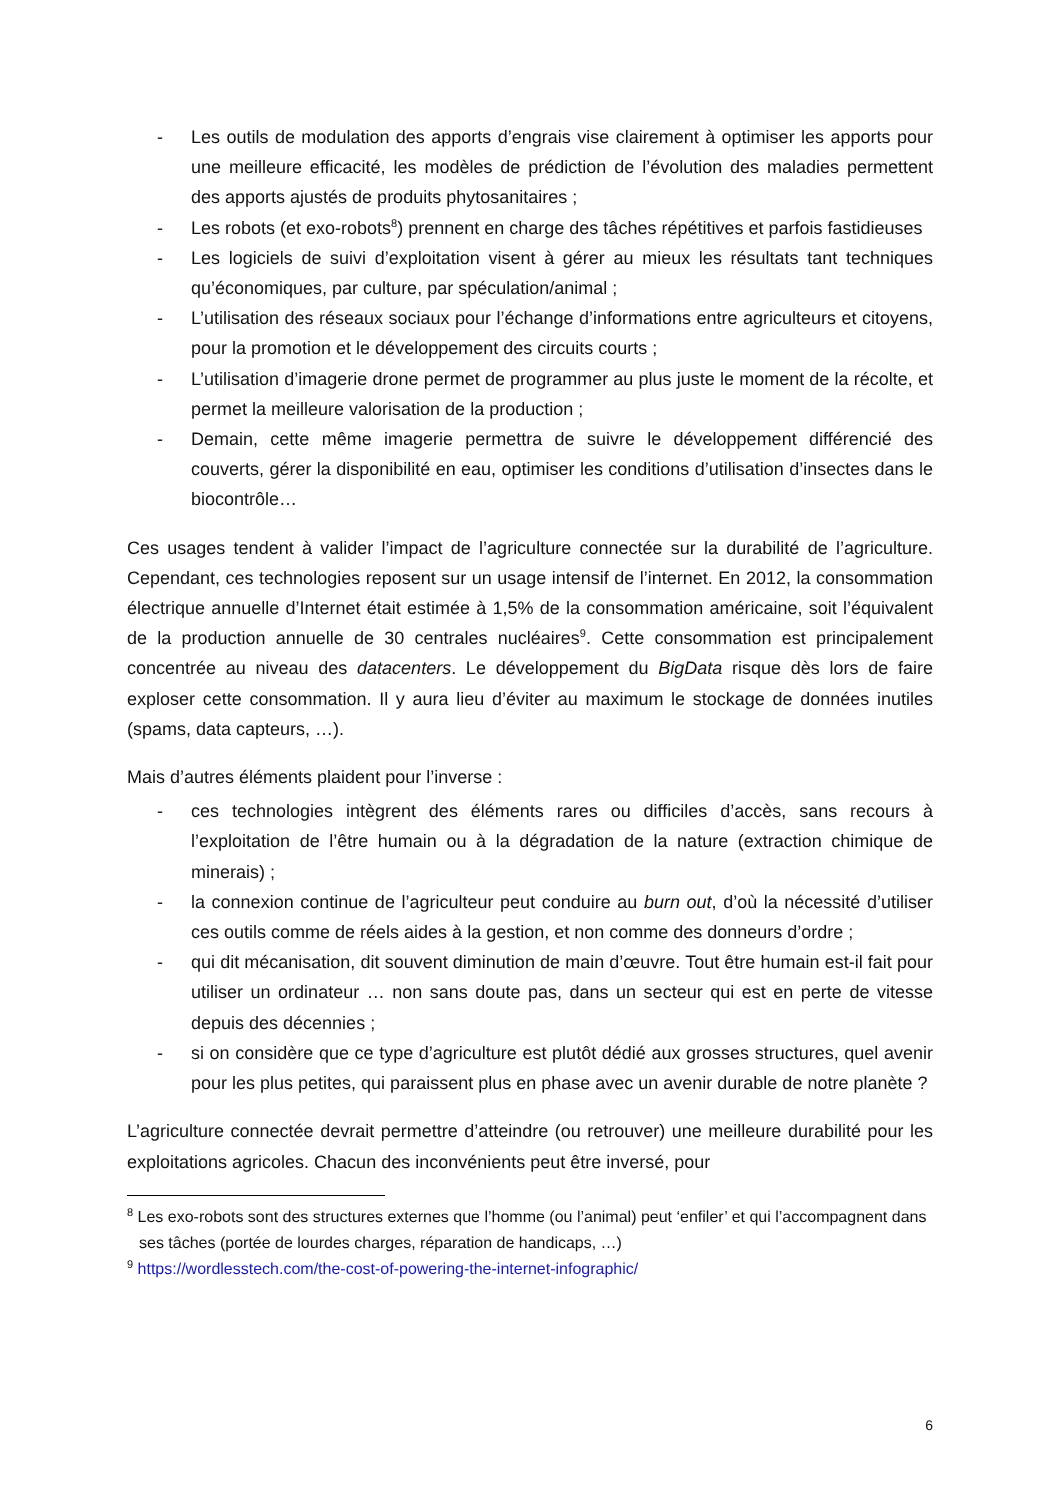- Les outils de modulation des apports d’engrais vise clairement à optimiser les apports pour une meilleure efficacité, les modèles de prédiction de l’évolution des maladies permettent des apports ajustés de produits phytosanitaires ;
- Les robots (et exo-robots<sup>8</sup>) prennent en charge des tâches répétitives et parfois fastidieuses
- Les logiciels de suivi d’exploitation visent à gérer au mieux les résultats tant techniques qu’économiques, par culture, par spéculation/animal ;
- L’utilisation des réseaux sociaux pour l’échange d’informations entre agriculteurs et citoyens, pour la promotion et le développement des circuits courts ;
- L’utilisation d’imagerie drone permet de programmer au plus juste le moment de la récolte, et permet la meilleure valorisation de la production ;
- Demain, cette même imagerie permettra de suivre le développement différencié des couverts, gérer la disponibilité en eau, optimiser les conditions d’utilisation d’insectes dans le biocontrôle…
Ces usages tendent à valider l’impact de l’agriculture connectée sur la durabilité de l’agriculture. Cependant, ces technologies reposent sur un usage intensif de l’internet. En 2012, la consommation électrique annuelle d’Internet était estimée à 1,5% de la consommation américaine, soit l’équivalent de la production annuelle de 30 centrales nucléaires<sup>9</sup>. Cette consommation est principalement concentrée au niveau des datacenters. Le développement du BigData risque dès lors de faire exploser cette consommation. Il y aura lieu d’éviter au maximum le stockage de données inutiles (spams, data capteurs, …).
Mais d’autres éléments plaident pour l’inverse :
- ces technologies intègrent des éléments rares ou difficiles d’accès, sans recours à l’exploitation de l’être humain ou à la dégradation de la nature (extraction chimique de minerais) ;
- la connexion continue de l’agriculteur peut conduire au burn out, d’où la nécessité d’utiliser ces outils comme de réels aides à la gestion, et non comme des donneurs d’ordre ;
- qui dit mécanisation, dit souvent diminution de main d’œuvre. Tout être humain est-il fait pour utiliser un ordinateur … non sans doute pas, dans un secteur qui est en perte de vitesse depuis des décennies ;
- si on considère que ce type d’agriculture est plutôt dédié aux grosses structures, quel avenir pour les plus petites, qui paraissent plus en phase avec un avenir durable de notre planète ?
L’agriculture connectée devrait permettre d’atteindre (ou retrouver) une meilleure durabilité pour les exploitations agricoles. Chacun des inconvénients peut être inversé, pour
<sup>8</sup> Les exo-robots sont des structures externes que l’homme (ou l’animal) peut ‘enfiler’ et qui l’accompagnent dans ses tâches (portée de lourdes charges, réparation de handicaps, …)
<sup>9</sup> https://wordlesstech.com/the-cost-of-powering-the-internet-infographic/
6